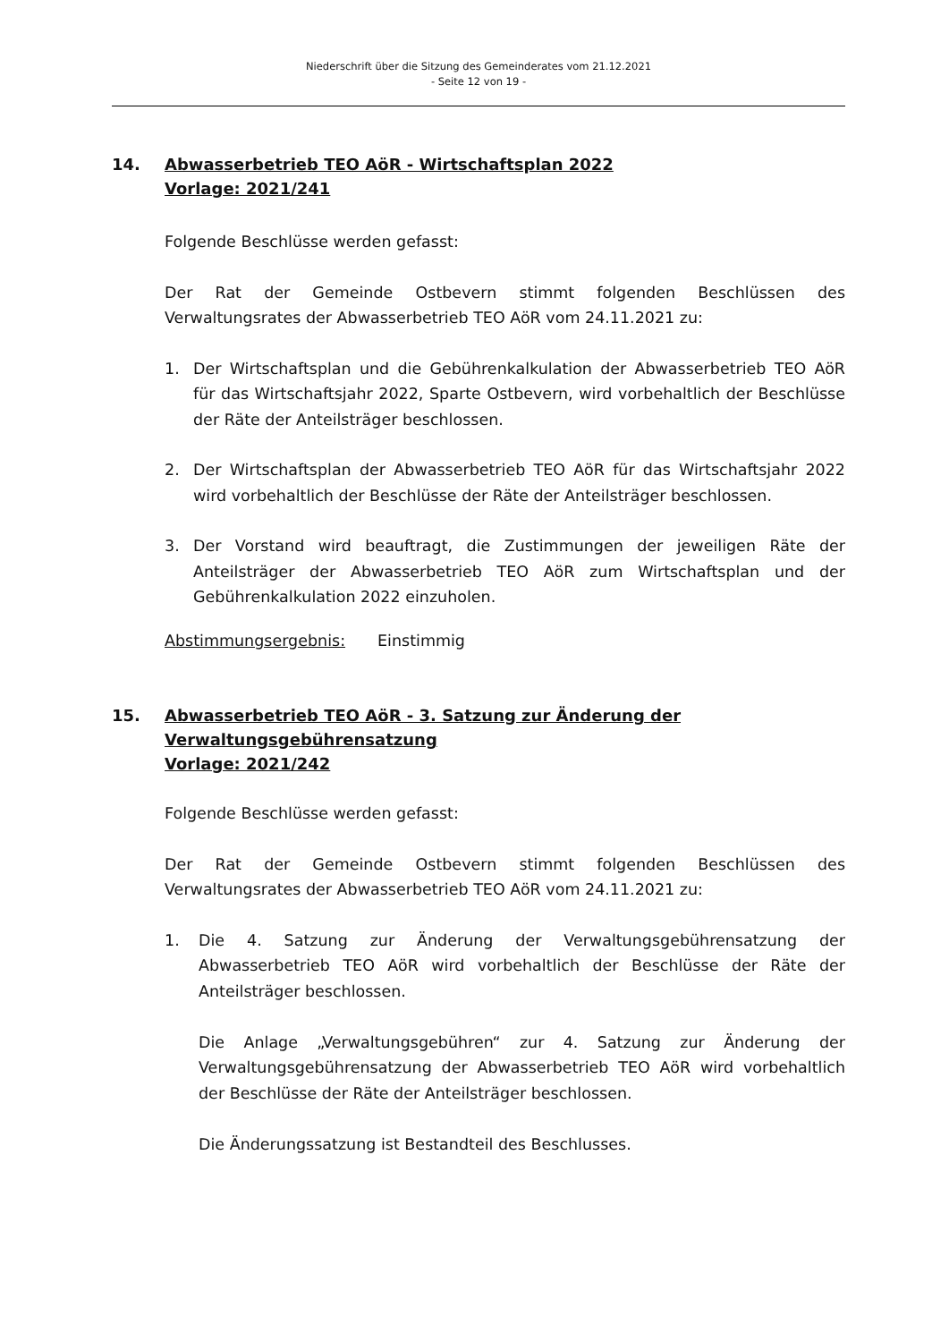Niederschrift über die Sitzung des Gemeinderates vom 21.12.2021
- Seite 12 von 19 -
14. Abwasserbetrieb TEO AöR - Wirtschaftsplan 2022
Vorlage: 2021/241
Folgende Beschlüsse werden gefasst:
Der Rat der Gemeinde Ostbevern stimmt folgenden Beschlüssen des Verwaltungsrates der Abwasserbetrieb TEO AöR vom 24.11.2021 zu:
1. Der Wirtschaftsplan und die Gebührenkalkulation der Abwasserbetrieb TEO AöR für das Wirtschaftsjahr 2022, Sparte Ostbevern, wird vorbehaltlich der Beschlüsse der Räte der Anteilsträger beschlossen.
2. Der Wirtschaftsplan der Abwasserbetrieb TEO AöR für das Wirtschaftsjahr 2022 wird vorbehaltlich der Beschlüsse der Räte der Anteilsträger beschlossen.
3. Der Vorstand wird beauftragt, die Zustimmungen der jeweiligen Räte der Anteilsträger der Abwasserbetrieb TEO AöR zum Wirtschaftsplan und der Gebührenkalkulation 2022 einzuholen.
Abstimmungsergebnis: Einstimmig
15. Abwasserbetrieb TEO AöR - 3. Satzung zur Änderung der Verwaltungsgebührensatzung
Vorlage: 2021/242
Folgende Beschlüsse werden gefasst:
Der Rat der Gemeinde Ostbevern stimmt folgenden Beschlüssen des Verwaltungsrates der Abwasserbetrieb TEO AöR vom 24.11.2021 zu:
1. Die 4. Satzung zur Änderung der Verwaltungsgebührensatzung der Abwasserbetrieb TEO AöR wird vorbehaltlich der Beschlüsse der Räte der Anteilsträger beschlossen.
Die Anlage „Verwaltungsgebühren“ zur 4. Satzung zur Änderung der Verwaltungsgebührensatzung der Abwasserbetrieb TEO AöR wird vorbehaltlich der Beschlüsse der Räte der Anteilsträger beschlossen.
Die Änderungssatzung ist Bestandteil des Beschlusses.